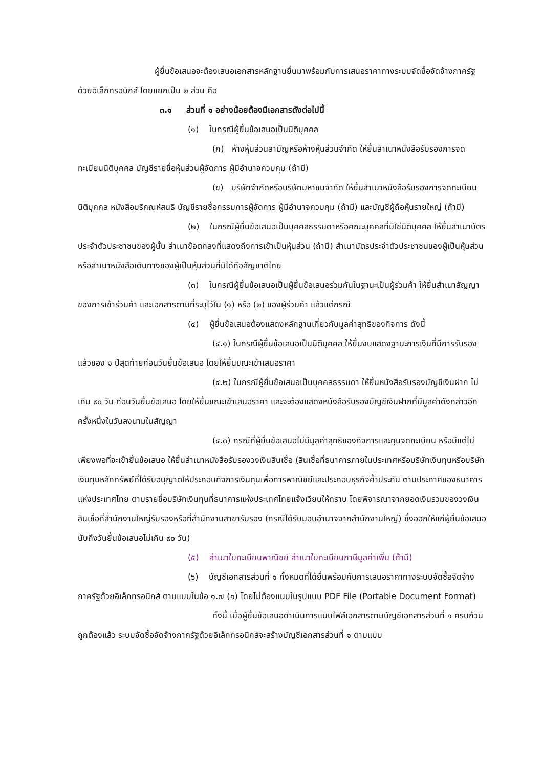ผู้ยื่นข้อเสนอจะต้องเสนอเอกสารหลักฐานยื่นมาพร้อมกับการเสนอราคาทางระบบจัดซื้อจัดจ้างภาครัฐด้วยอิเล็กทรอนิกส์ โดยแยกเป็น ๒ ส่วน คือ
๓.๑ ส่วนที่ ๑ อย่างน้อยต้องมีเอกสารดังต่อไปนี้
(๑) ในกรณีผู้ยื่นข้อเสนอเป็นนิติบุคคล
(ก) ห้างหุ้นส่วนสามัญหรือห้างหุ้นส่วนจำกัด ให้ยื่นสำเนาหนังสือรับรองการจดทะเบียนนิติบุคคล บัญชีรายชื่อหุ้นส่วนผู้จัดการ ผู้มีอำนาจควบคุม (ถ้ามี)
(ข) บริษัทจำกัดหรือบริษัทมหาชนจำกัด ให้ยื่นสำเนาหนังสือรับรองการจดทะเบียนนิติบุคคล หนังสือบริคณห์สนธิ บัญชีรายชื่อกรรมการผู้จัดการ ผู้มีอำนาจควบคุม (ถ้ามี) และบัญชีผู้ถือหุ้นรายใหญ่ (ถ้ามี)
(๒) ในกรณีผู้ยื่นข้อเสนอเป็นบุคคลธรรมดาหรือคณะบุคคลที่มิใช่นิติบุคคล ให้ยื่นสำเนาบัตรประจำตัวประชาชนของผู้นั้น สำเนาข้อตกลงที่แสดงถึงการเข้าเป็นหุ้นส่วน (ถ้ามี) สำเนาบัตรประจำตัวประชาชนของผู้เป็นหุ้นส่วน หรือสำเนาหนังสือเดินทางของผู้เป็นหุ้นส่วนที่มิได้ถือสัญชาติไทย
(๓) ในกรณีผู้ยื่นข้อเสนอเป็นผู้ยื่นข้อเสนอร่วมกันในฐานะเป็นผู้ร่วมค้า ให้ยื่นสำเนาสัญญาของการเข้าร่วมค้า และเอกสารตามที่ระบุไว้ใน (๑) หรือ (๒) ของผู้ร่วมค้า แล้วแต่กรณี
(๔) ผู้ยื่นข้อเสนอต้องแสดงหลักฐานเกี่ยวกับมูลค่าสุทธิของกิจการ ดังนี้
(๔.๑) ในกรณีผู้ยื่นข้อเสนอเป็นนิติบุคคล ให้ยื่นงบแสดงฐานะการเงินที่มีการรับรองแล้วของ ๑ ปีสุดท้ายก่อนวันยื่นข้อเสนอ โดยให้ยื่นขณะเข้าเสนอราคา
(๔.๒) ในกรณีผู้ยื่นข้อเสนอเป็นบุคคลธรรมดา ให้ยื่นหนังสือรับรองบัญชีเงินฝาก ไม่เกิน ๙๐ วัน ก่อนวันยื่นข้อเสนอ โดยให้ยื่นขณะเข้าเสนอราคา และจะต้องแสดงหนังสือรับรองบัญชีเงินฝากที่มีมูลค่าดังกล่าวอีกครั้งหนึ่งในวันลงนามในสัญญา
(๔.๓) กรณีที่ผู้ยื่นข้อเสนอไม่มีมูลค่าสุทธิของกิจการและทุนจดทะเบียน หรือมีแต่ไม่เพียงพอที่จะเข้ายื่นข้อเสนอ ให้ยื่นสำเนาหนังสือรับรองวงเงินสินเชื่อ (สินเชื่อที่ธนาคารภายในประเทศหรือบริษัทเงินทุนหรือบริษัทเงินทุนหลักทรัพย์ที่ได้รับอนุญาตให้ประกอบกิจการเงินทุนเพื่อการพาณิชย์และประกอบธุรกิจค้ำประกัน ตามประกาศของธนาคารแห่งประเทศไทย ตามรายชื่อบริษัทเงินทุนที่ธนาคารแห่งประเทศไทยแจ้งเวียนให้ทราบ โดยพิจารณาจากยอดเงินรวมของวงเงินสินเชื่อที่สำนักงานใหญ่รับรองหรือที่สำนักงานสาขารับรอง (กรณีได้รับมอบอำนาจจากสำนักงานใหญ่) ซึ่งออกให้แก่ผู้ยื่นข้อเสนอ นับถึงวันยื่นข้อเสนอไม่เกิน ๙๐ วัน)
(๕) สำเนาใบทะเบียนพาณิชย์ สำเนาใบทะเบียนภาษีมูลค่าเพิ่ม (ถ้ามี)
(๖) บัญชีเอกสารส่วนที่ ๑ ทั้งหมดที่ได้ยื่นพร้อมกับการเสนอราคาทางระบบจัดซื้อจัดจ้างภาครัฐด้วยอิเล็กทรอนิกส์ ตามแบบในข้อ ๑.๗ (๑) โดยไม่ต้องแนบในรูปแบบ PDF File (Portable Document Format)
ทั้งนี้ เมื่อผู้ยื่นข้อเสนอดำเนินการแนบไฟล์เอกสารตามบัญชีเอกสารส่วนที่ ๑ ครบถ้วน ถูกต้องแล้ว ระบบจัดซื้อจัดจ้างภาครัฐด้วยอิเล็กทรอนิกส์จะสร้างบัญชีเอกสารส่วนที่ ๑ ตามแบบ